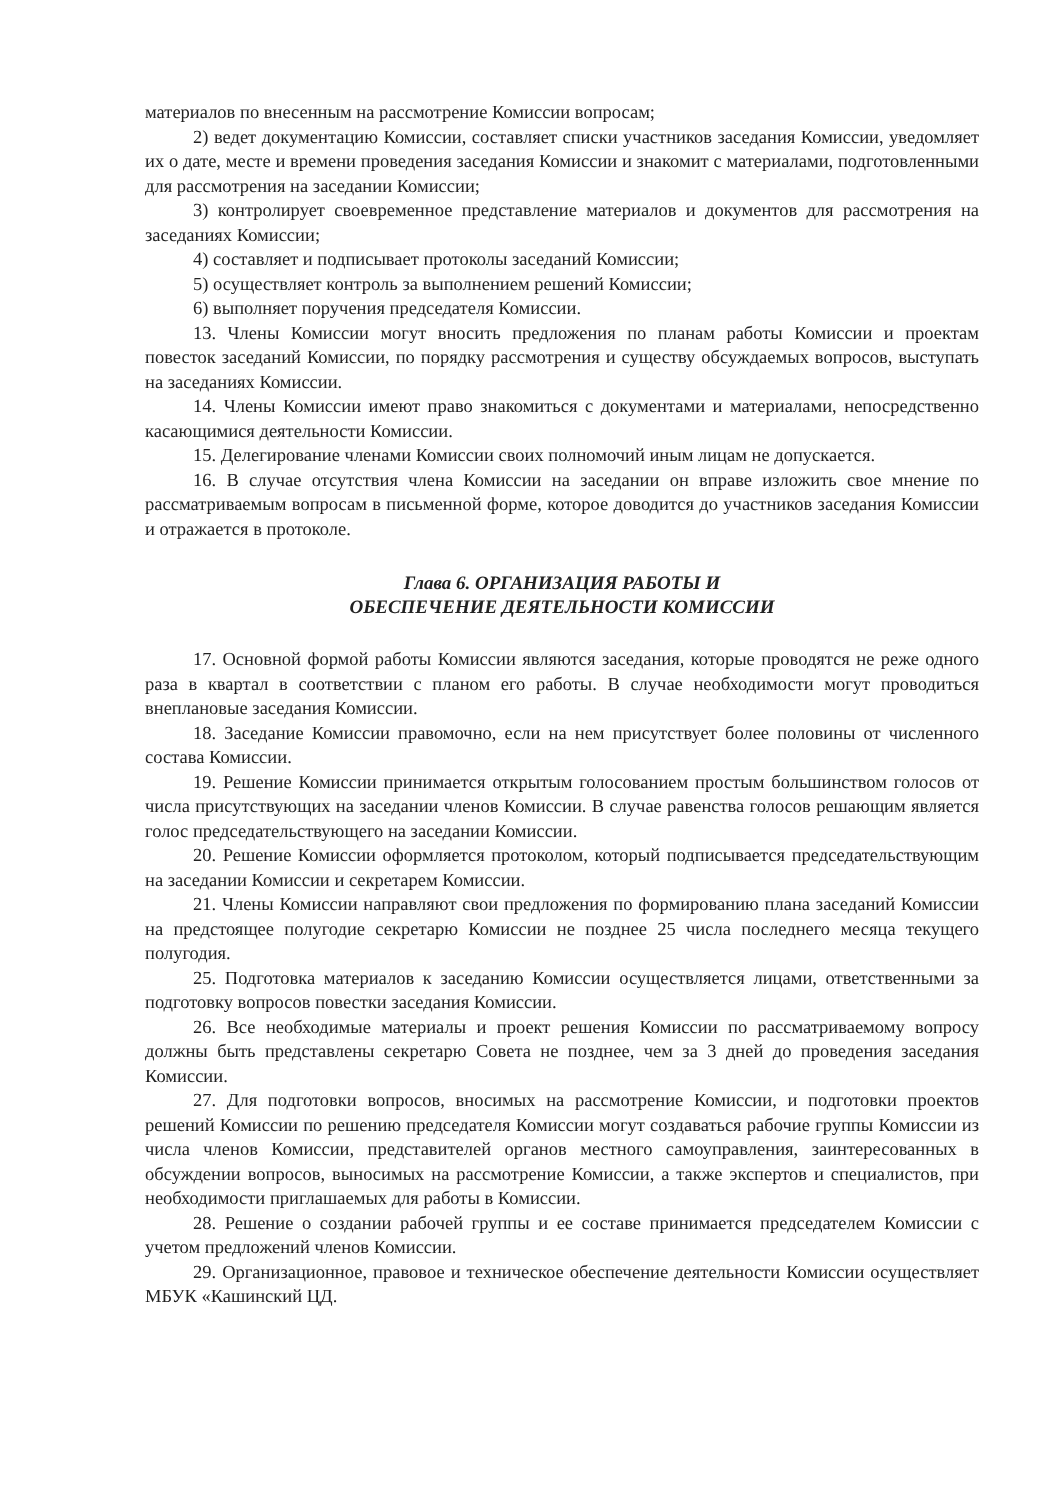материалов по внесенным на рассмотрение Комиссии вопросам;
2) ведет документацию Комиссии, составляет списки участников заседания Комиссии, уведомляет их о дате, месте и времени проведения заседания Комиссии и знакомит с материалами, подготовленными для рассмотрения на заседании Комиссии;
3) контролирует своевременное представление материалов и документов для рассмотрения на заседаниях Комиссии;
4) составляет и подписывает протоколы заседаний Комиссии;
5) осуществляет контроль за выполнением решений Комиссии;
6) выполняет поручения председателя Комиссии.
13. Члены Комиссии могут вносить предложения по планам работы Комиссии и проектам повесток заседаний Комиссии, по порядку рассмотрения и существу обсуждаемых вопросов, выступать на заседаниях Комиссии.
14. Члены Комиссии имеют право знакомиться с документами и материалами, непосредственно касающимися деятельности Комиссии.
15. Делегирование членами Комиссии своих полномочий иным лицам не допускается.
16. В случае отсутствия члена Комиссии на заседании он вправе изложить свое мнение по рассматриваемым вопросам в письменной форме, которое доводится до участников заседания Комиссии и отражается в протоколе.
Глава 6. ОРГАНИЗАЦИЯ РАБОТЫ И
ОБЕСПЕЧЕНИЕ ДЕЯТЕЛЬНОСТИ КОМИССИИ
17. Основной формой работы Комиссии являются заседания, которые проводятся не реже одного раза в квартал в соответствии с планом его работы. В случае необходимости могут проводиться внеплановые заседания Комиссии.
18. Заседание Комиссии правомочно, если на нем присутствует более половины от численного состава Комиссии.
19. Решение Комиссии принимается открытым голосованием простым большинством голосов от числа присутствующих на заседании членов Комиссии. В случае равенства голосов решающим является голос председательствующего на заседании Комиссии.
20. Решение Комиссии оформляется протоколом, который подписывается председательствующим на заседании Комиссии и секретарем Комиссии.
21. Члены Комиссии направляют свои предложения по формированию плана заседаний Комиссии на предстоящее полугодие секретарю Комиссии не позднее 25 числа последнего месяца текущего полугодия.
25. Подготовка материалов к заседанию Комиссии осуществляется лицами, ответственными за подготовку вопросов повестки заседания Комиссии.
26. Все необходимые материалы и проект решения Комиссии по рассматриваемому вопросу должны быть представлены секретарю Совета не позднее, чем за 3 дней до проведения заседания Комиссии.
27. Для подготовки вопросов, вносимых на рассмотрение Комиссии, и подготовки проектов решений Комиссии по решению председателя Комиссии могут создаваться рабочие группы Комиссии из числа членов Комиссии, представителей органов местного самоуправления, заинтересованных в обсуждении вопросов, выносимых на рассмотрение Комиссии, а также экспертов и специалистов, при необходимости приглашаемых для работы в Комиссии.
28. Решение о создании рабочей группы и ее составе принимается председателем Комиссии с учетом предложений членов Комиссии.
29. Организационное, правовое и техническое обеспечение деятельности Комиссии осуществляет МБУК «Кашинский ЦД.